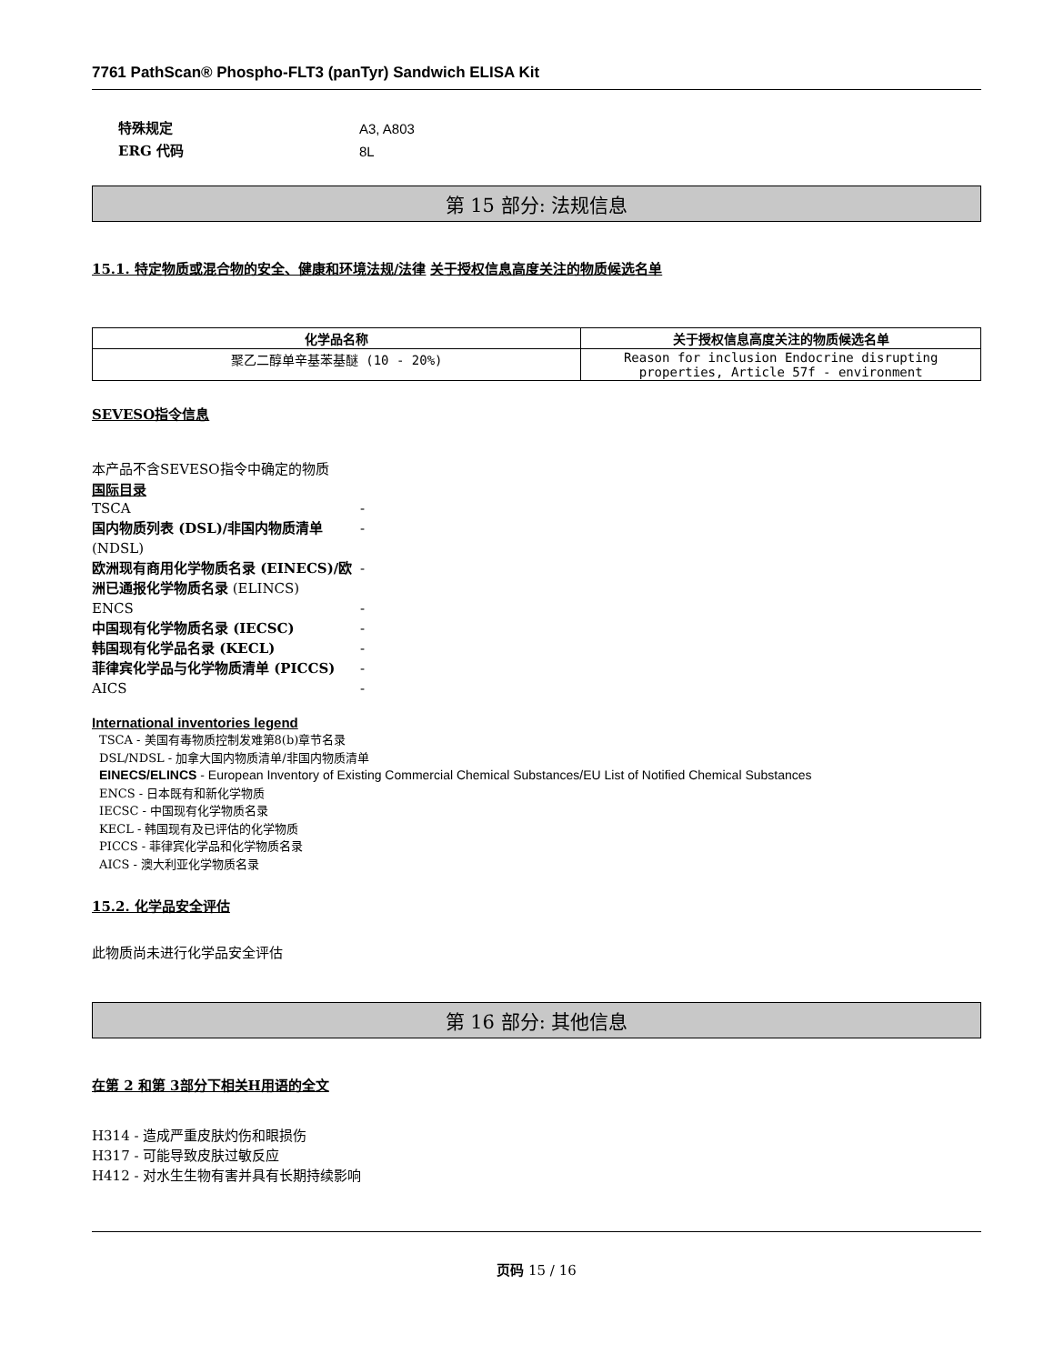7761 PathScan® Phospho-FLT3 (panTyr) Sandwich ELISA Kit
特殊规定 A3, A803
ERG 代码 8L
第 15 部分: 法规信息
15.1. 特定物质或混合物的安全、健康和环境法规/法律
关于授权信息高度关注的物质候选名单
| 化学品名称 | 关于授权信息高度关注的物质候选名单 |
| --- | --- |
| 聚乙二醇单辛基苯基醚 (10 - 20%) | Reason for inclusion Endocrine disrupting properties, Article 57f - environment |
SEVESO指令信息
本产品不含SEVESO指令中确定的物质
国际目录
TSCA -
国内物质列表 (DSL)/非国内物质清单 (NDSL)
-
欧洲现有商用化学物质名录 (EINECS)/欧洲已通报化学物质名录 (ELINCS)
-
ENCS -
中国现有化学物质名录 (IECSC) -
韩国现有化学品名录 (KECL) -
菲律宾化学品与化学物质清单 (PICCS) -
AICS -
International inventories legend
TSCA - 美国有毒物质控制发难第8(b)章节名录
DSL/NDSL - 加拿大国内物质清单/非国内物质清单
EINECS/ELINCS - European Inventory of Existing Commercial Chemical Substances/EU List of Notified Chemical Substances
ENCS - 日本既有和新化学物质
IECSC - 中国现有化学物质名录
KECL - 韩国现有及已评估的化学物质
PICCS - 菲律宾化学品和化学物质名录
AICS - 澳大利亚化学物质名录
15.2. 化学品安全评估
此物质尚未进行化学品安全评估
第 16 部分: 其他信息
在第 2 和第 3部分下相关H用语的全文
H314 - 造成严重皮肤灼伤和眼损伤
H317 - 可能导致皮肤过敏反应
H412 - 对水生生物有害并具有长期持续影响
页码 15 / 16